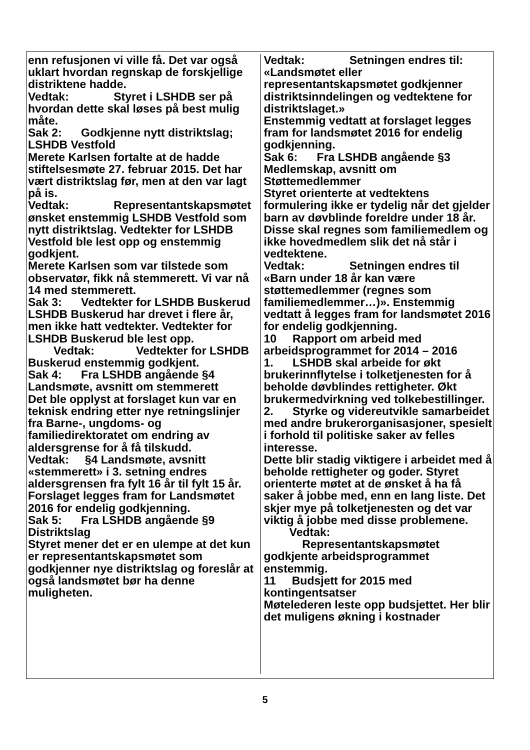enn refusjonen vi ville få. Det var også uklart hvordan regnskap de forskjellige distriktene hadde.
Vedtak: Styret i LSHDB ser på hvordan dette skal løses på best mulig måte.
Sak 2: Godkjenne nytt distriktslag; LSHDB Vestfold
Merete Karlsen fortalte at de hadde stiftelsesmøte 27. februar 2015. Det har vært distriktslag før, men at den var lagt på is.
Vedtak: Representantskapsmøtet ønsket enstemmig LSHDB Vestfold som nytt distriktslag. Vedtekter for LSHDB Vestfold ble lest opp og enstemmig godkjent.
Merete Karlsen som var tilstede som observatør, fikk nå stemmerett. Vi var nå 14 med stemmerett.
Sak 3: Vedtekter for LSHDB Buskerud
LSHDB Buskerud har drevet i flere år, men ikke hatt vedtekter. Vedtekter for LSHDB Buskerud ble lest opp.
Vedtak: Vedtekter for LSHDB Buskerud enstemmig godkjent.
Sak 4: Fra LSHDB angående §4 Landsmøte, avsnitt om stemmerett
Det ble opplyst at forslaget kun var en teknisk endring etter nye retningslinjer fra Barne-, ungdoms- og familiedirektoratet om endring av aldersgrense for å få tilskudd.
Vedtak: §4 Landsmøte, avsnitt «stemmerett» i 3. setning endres aldersgrensen fra fylt 16 år til fylt 15 år. Forslaget legges fram for Landsmøtet 2016 for endelig godkjenning.
Sak 5: Fra LSHDB angående §9 Distriktslag
Styret mener det er en ulempe at det kun er representantskapsmøtet som godkjenner nye distriktslag og foreslår at også landsmøtet bør ha denne muligheten.
Vedtak: Setningen endres til: «Landsmøtet eller representantskapsmøtet godkjenner distriktsinndelingen og vedtektene for distriktslaget.»
Enstemmig vedtatt at forslaget legges fram for landsmøtet 2016 for endelig godkjenning.
Sak 6: Fra LSHDB angående §3 Medlemskap, avsnitt om Støttemedlemmer
Styret orienterte at vedtektens formulering ikke er tydelig når det gjelder barn av døvblinde foreldre under 18 år. Disse skal regnes som familiemedlem og ikke hovedmedlem slik det nå står i vedtektene.
Vedtak: Setningen endres til «Barn under 18 år kan være støttemedlemmer (regnes som familiemedlemmer…)». Enstemmig vedtatt å legges fram for landsmøtet 2016 for endelig godkjenning.
10 Rapport om arbeid med arbeidsprogrammet for 2014 – 2016
1. LSHDB skal arbeide for økt brukerinnflytelse i tolketjenesten for å beholde døvblindes rettigheter. Økt brukermedvirkning ved tolkebestillinger.
2. Styrke og videreutvikle samarbeidet med andre brukerorganisasjoner, spesielt i forhold til politiske saker av felles interesse.
Dette blir stadig viktigere i arbeidet med å beholde rettigheter og goder. Styret orienterte møtet at de ønsket å ha få saker å jobbe med, enn en lang liste. Det skjer mye på tolketjenesten og det var viktig å jobbe med disse problemene.
Vedtak: Representantskapsmøtet godkjente arbeidsprogrammet enstemmig.
11 Budsjett for 2015 med kontingentsatser
Møtelederen leste opp budsjettet. Her blir det muligens økning i kostnader
5